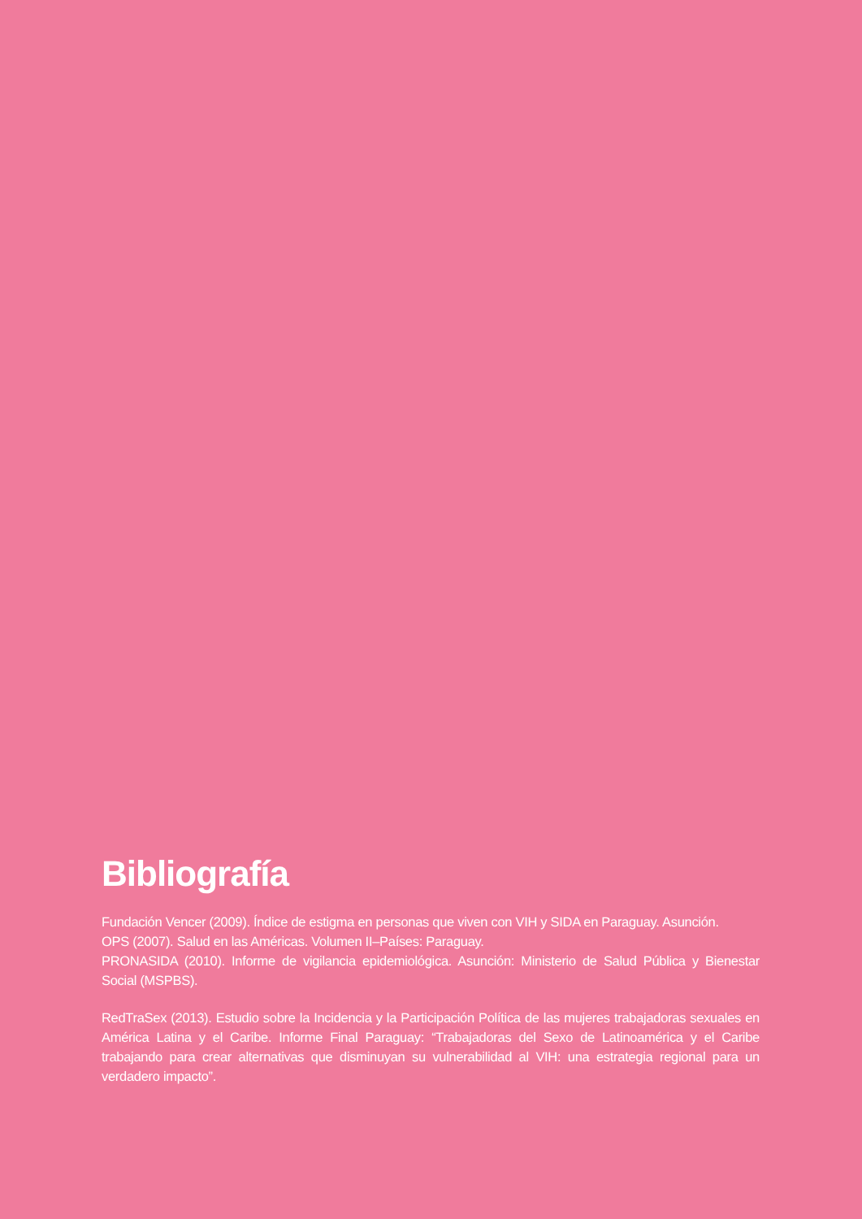Bibliografía
Fundación Vencer (2009). Índice de estigma en personas que viven con VIH y SIDA en Paraguay. Asunción.
OPS (2007). Salud en las Américas. Volumen II–Países: Paraguay.
PRONASIDA (2010). Informe de vigilancia epidemiológica. Asunción: Ministerio de Salud Pública y Bienestar Social (MSPBS).
RedTraSex (2013). Estudio sobre la Incidencia y la Participación Política de las mujeres trabajadoras sexuales en América Latina y el Caribe. Informe Final Paraguay: “Trabajadoras del Sexo de Latinoamérica y el Caribe trabajando para crear alternativas que disminuyan su vulnerabilidad al VIH: una estrategia regional para un verdadero impacto”.